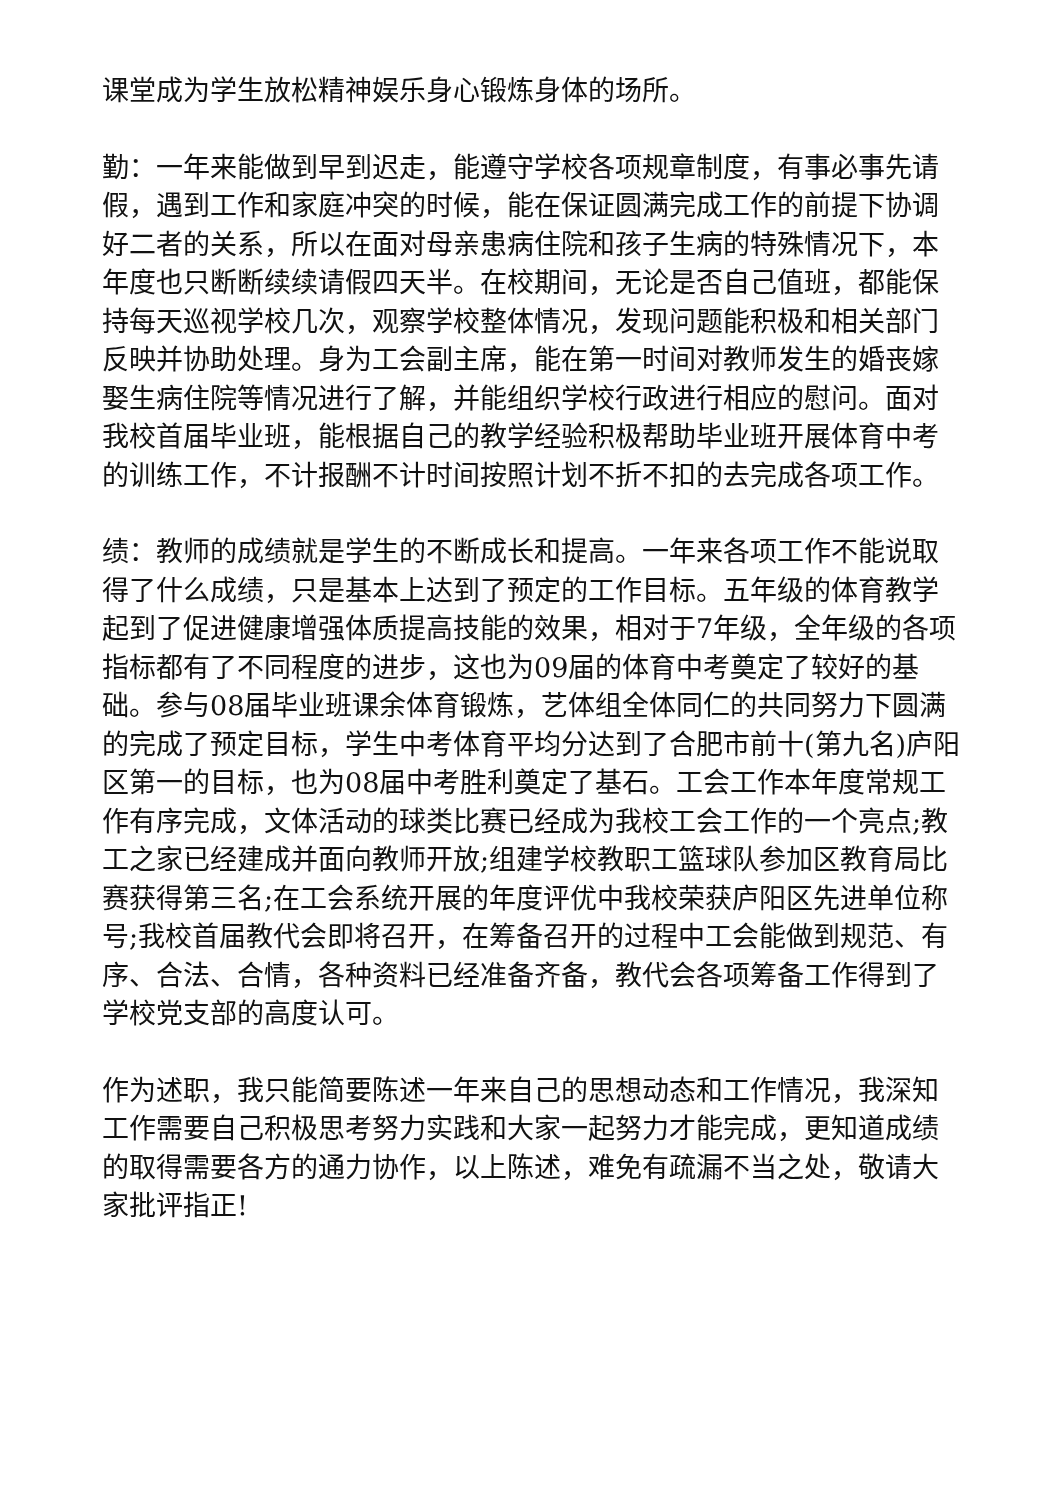课堂成为学生放松精神娱乐身心锻炼身体的场所。
勤：一年来能做到早到迟走，能遵守学校各项规章制度，有事必事先请假，遇到工作和家庭冲突的时候，能在保证圆满完成工作的前提下协调好二者的关系，所以在面对母亲患病住院和孩子生病的特殊情况下，本年度也只断断续续请假四天半。在校期间，无论是否自己值班，都能保持每天巡视学校几次，观察学校整体情况，发现问题能积极和相关部门反映并协助处理。身为工会副主席，能在第一时间对教师发生的婚丧嫁娶生病住院等情况进行了解，并能组织学校行政进行相应的慰问。面对我校首届毕业班，能根据自己的教学经验积极帮助毕业班开展体育中考的训练工作，不计报酬不计时间按照计划不折不扣的去完成各项工作。
绩：教师的成绩就是学生的不断成长和提高。一年来各项工作不能说取得了什么成绩，只是基本上达到了预定的工作目标。五年级的体育教学起到了促进健康增强体质提高技能的效果，相对于7年级，全年级的各项指标都有了不同程度的进步，这也为09届的体育中考奠定了较好的基础。参与08届毕业班课余体育锻炼，艺体组全体同仁的共同努力下圆满的完成了预定目标，学生中考体育平均分达到了合肥市前十(第九名)庐阳区第一的目标，也为08届中考胜利奠定了基石。工会工作本年度常规工作有序完成，文体活动的球类比赛已经成为我校工会工作的一个亮点;教工之家已经建成并面向教师开放;组建学校教职工篮球队参加区教育局比赛获得第三名;在工会系统开展的年度评优中我校荣获庐阳区先进单位称号;我校首届教代会即将召开，在筹备召开的过程中工会能做到规范、有序、合法、合情，各种资料已经准备齐备，教代会各项筹备工作得到了学校党支部的高度认可。
作为述职，我只能简要陈述一年来自己的思想动态和工作情况，我深知工作需要自己积极思考努力实践和大家一起努力才能完成，更知道成绩的取得需要各方的通力协作，以上陈述，难免有疏漏不当之处，敬请大家批评指正!